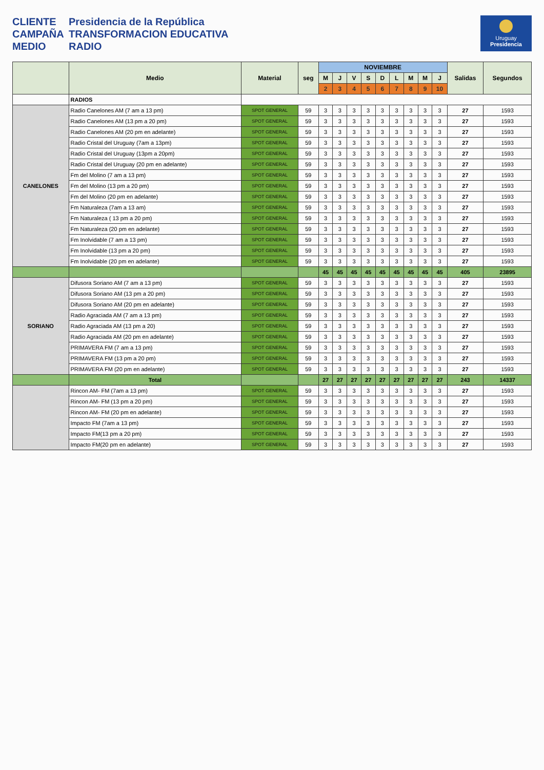CLIENTE
Presidencia de la República
CAMPAÑA
TRANSFORMACION EDUCATIVA
MEDIO
RADIO
Uruguay
Presidencia
| | Medio | Material | seg | NOVIEMBRE | | | | | | | | | Salidas | Segundos |
| --- | --- | --- | --- | --- | --- | --- | --- | --- | --- | --- | --- | --- | --- | --- |
| | | | | M | J | V | S | D | L | M | M | J | | |
| | | | | 2 | 3 | 4 | 5 | 6 | 7 | 8 | 9 | 10 | | |
| | RADIOS | | | | | | | | | | | | | |
| CANELONES | Radio Canelones AM (7 am a 13 pm) | SPOT GENERAL | 59 | 3 | 3 | 3 | 3 | 3 | 3 | 3 | 3 | 3 | 27 | 1593 |
| | Radio Canelones AM (13 pm a 20 pm) | SPOT GENERAL | 59 | 3 | 3 | 3 | 3 | 3 | 3 | 3 | 3 | 3 | 27 | 1593 |
| | Radio Canelones AM (20 pm en adelante) | SPOT GENERAL | 59 | 3 | 3 | 3 | 3 | 3 | 3 | 3 | 3 | 3 | 27 | 1593 |
| | Radio Cristal del Uruguay (7am a 13pm) | SPOT GENERAL | 59 | 3 | 3 | 3 | 3 | 3 | 3 | 3 | 3 | 3 | 27 | 1593 |
| | Radio Cristal del Uruguay (13pm a 20pm) | SPOT GENERAL | 59 | 3 | 3 | 3 | 3 | 3 | 3 | 3 | 3 | 3 | 27 | 1593 |
| | Radio Cristal del Uruguay (20 pm en adelante) | SPOT GENERAL | 59 | 3 | 3 | 3 | 3 | 3 | 3 | 3 | 3 | 3 | 27 | 1593 |
| | Fm del Molino (7 am a 13 pm) | SPOT GENERAL | 59 | 3 | 3 | 3 | 3 | 3 | 3 | 3 | 3 | 3 | 27 | 1593 |
| | Fm del Molino (13 pm a 20 pm) | SPOT GENERAL | 59 | 3 | 3 | 3 | 3 | 3 | 3 | 3 | 3 | 3 | 27 | 1593 |
| | Fm del Molino (20 pm en adelante) | SPOT GENERAL | 59 | 3 | 3 | 3 | 3 | 3 | 3 | 3 | 3 | 3 | 27 | 1593 |
| | Fm Naturaleza (7am a 13 am) | SPOT GENERAL | 59 | 3 | 3 | 3 | 3 | 3 | 3 | 3 | 3 | 3 | 27 | 1593 |
| | Fm Naturaleza ( 13 pm a 20 pm) | SPOT GENERAL | 59 | 3 | 3 | 3 | 3 | 3 | 3 | 3 | 3 | 3 | 27 | 1593 |
| | Fm Naturaleza (20 pm en adelante) | SPOT GENERAL | 59 | 3 | 3 | 3 | 3 | 3 | 3 | 3 | 3 | 3 | 27 | 1593 |
| | Fm Inolvidable (7 am a 13 pm) | SPOT GENERAL | 59 | 3 | 3 | 3 | 3 | 3 | 3 | 3 | 3 | 3 | 27 | 1593 |
| | Fm Inolvidable (13 pm a 20 pm) | SPOT GENERAL | 59 | 3 | 3 | 3 | 3 | 3 | 3 | 3 | 3 | 3 | 27 | 1593 |
| | Fm Inolvidable (20 pm en adelante) | SPOT GENERAL | 59 | 3 | 3 | 3 | 3 | 3 | 3 | 3 | 3 | 3 | 27 | 1593 |
| | | | | 45 | 45 | 45 | 45 | 45 | 45 | 45 | 45 | 45 | 405 | 23895 |
| SORIANO | Difusora Soriano AM (7 am a 13 pm) | SPOT GENERAL | 59 | 3 | 3 | 3 | 3 | 3 | 3 | 3 | 3 | 3 | 27 | 1593 |
| | Difusora Soriano AM (13 pm a 20 pm) | SPOT GENERAL | 59 | 3 | 3 | 3 | 3 | 3 | 3 | 3 | 3 | 3 | 27 | 1593 |
| | Difusora Soriano AM (20 pm en adelante) | SPOT GENERAL | 59 | 3 | 3 | 3 | 3 | 3 | 3 | 3 | 3 | 3 | 27 | 1593 |
| | Radio Agraciada AM (7 am a 13 pm) | SPOT GENERAL | 59 | 3 | 3 | 3 | 3 | 3 | 3 | 3 | 3 | 3 | 27 | 1593 |
| | Radio Agraciada AM (13 pm a 20) | SPOT GENERAL | 59 | 3 | 3 | 3 | 3 | 3 | 3 | 3 | 3 | 3 | 27 | 1593 |
| | Radio Agraciada AM (20 pm en adelante) | SPOT GENERAL | 59 | 3 | 3 | 3 | 3 | 3 | 3 | 3 | 3 | 3 | 27 | 1593 |
| | PRIMAVERA FM (7 am a 13 pm) | SPOT GENERAL | 59 | 3 | 3 | 3 | 3 | 3 | 3 | 3 | 3 | 3 | 27 | 1593 |
| | PRIMAVERA FM (13 pm a 20 pm) | SPOT GENERAL | 59 | 3 | 3 | 3 | 3 | 3 | 3 | 3 | 3 | 3 | 27 | 1593 |
| | PRIMAVERA FM (20 pm en adelante) | SPOT GENERAL | 59 | 3 | 3 | 3 | 3 | 3 | 3 | 3 | 3 | 3 | 27 | 1593 |
| | Total | | | 27 | 27 | 27 | 27 | 27 | 27 | 27 | 27 | 27 | 243 | 14337 |
| | Rincon AM- FM (7am a 13 pm) | SPOT GENERAL | 59 | 3 | 3 | 3 | 3 | 3 | 3 | 3 | 3 | 3 | 27 | 1593 |
| | Rincon AM- FM (13 pm a 20 pm) | SPOT GENERAL | 59 | 3 | 3 | 3 | 3 | 3 | 3 | 3 | 3 | 3 | 27 | 1593 |
| | Rincon AM- FM (20 pm en adelante) | SPOT GENERAL | 59 | 3 | 3 | 3 | 3 | 3 | 3 | 3 | 3 | 3 | 27 | 1593 |
| | Impacto FM (7am a 13 pm) | SPOT GENERAL | 59 | 3 | 3 | 3 | 3 | 3 | 3 | 3 | 3 | 3 | 27 | 1593 |
| | Impacto FM(13 pm a 20 pm) | SPOT GENERAL | 59 | 3 | 3 | 3 | 3 | 3 | 3 | 3 | 3 | 3 | 27 | 1593 |
| | Impacto FM(20 pm en adelante) | SPOT GENERAL | 59 | 3 | 3 | 3 | 3 | 3 | 3 | 3 | 3 | 3 | 27 | 1593 |